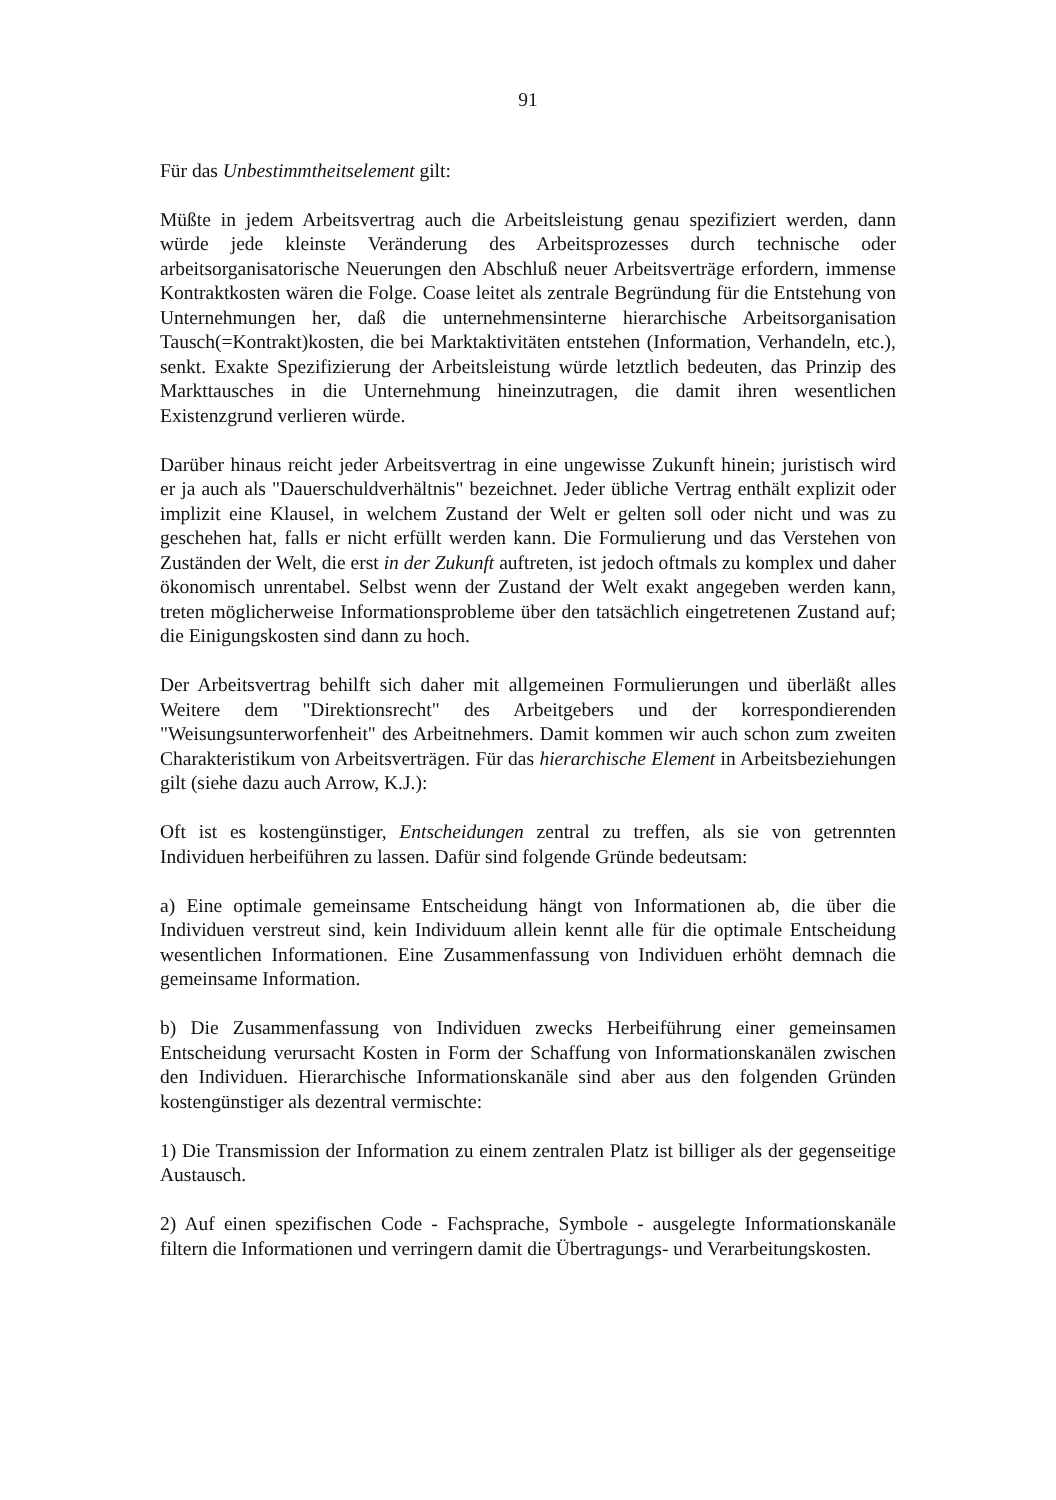91
Für das Unbestimmtheitselement gilt:
Müßte in jedem Arbeitsvertrag auch die Arbeitsleistung genau spezifiziert werden, dann würde jede kleinste Veränderung des Arbeitsprozesses durch technische oder arbeitsorganisatorische Neuerungen den Abschluß neuer Arbeitsverträge erfordern, immense Kontraktkosten wären die Folge. Coase leitet als zentrale Begründung für die Entstehung von Unternehmungen her, daß die unternehmensinterne hierarchische Arbeitsorganisation Tausch(=Kontrakt)kosten, die bei Marktaktivitäten entstehen (Information, Verhandeln, etc.), senkt. Exakte Spezifizierung der Arbeitsleistung würde letztlich bedeuten, das Prinzip des Markttausches in die Unternehmung hineinzutragen, die damit ihren wesentlichen Existenzgrund verlieren würde.
Darüber hinaus reicht jeder Arbeitsvertrag in eine ungewisse Zukunft hinein; juristisch wird er ja auch als "Dauerschuldverhältnis" bezeichnet. Jeder übliche Vertrag enthält explizit oder implizit eine Klausel, in welchem Zustand der Welt er gelten soll oder nicht und was zu geschehen hat, falls er nicht erfüllt werden kann. Die Formulierung und das Verstehen von Zuständen der Welt, die erst in der Zukunft auftreten, ist jedoch oftmals zu komplex und daher ökonomisch unrentabel. Selbst wenn der Zustand der Welt exakt angegeben werden kann, treten möglicherweise Informationsprobleme über den tatsächlich eingetretenen Zustand auf; die Einigungskosten sind dann zu hoch.
Der Arbeitsvertrag behilft sich daher mit allgemeinen Formulierungen und überläßt alles Weitere dem "Direktionsrecht" des Arbeitgebers und der korrespondierenden "Weisungsunterworfenheit" des Arbeitnehmers. Damit kommen wir auch schon zum zweiten Charakteristikum von Arbeitsverträgen. Für das hierarchische Element in Arbeitsbeziehungen gilt (siehe dazu auch Arrow, K.J.):
Oft ist es kostengünstiger, Entscheidungen zentral zu treffen, als sie von getrennten Individuen herbeiführen zu lassen. Dafür sind folgende Gründe bedeutsam:
a) Eine optimale gemeinsame Entscheidung hängt von Informationen ab, die über die Individuen verstreut sind, kein Individuum allein kennt alle für die optimale Entscheidung wesentlichen Informationen. Eine Zusammenfassung von Individuen erhöht demnach die gemeinsame Information.
b) Die Zusammenfassung von Individuen zwecks Herbeiführung einer gemeinsamen Entscheidung verursacht Kosten in Form der Schaffung von Informationskanälen zwischen den Individuen. Hierarchische Informationskanäle sind aber aus den folgenden Gründen kostengünstiger als dezentral vermischte:
1) Die Transmission der Information zu einem zentralen Platz ist billiger als der gegenseitige Austausch.
2) Auf einen spezifischen Code - Fachsprache, Symbole - ausgelegte Informationskanäle filtern die Informationen und verringern damit die Übertragungs- und Verarbeitungskosten.